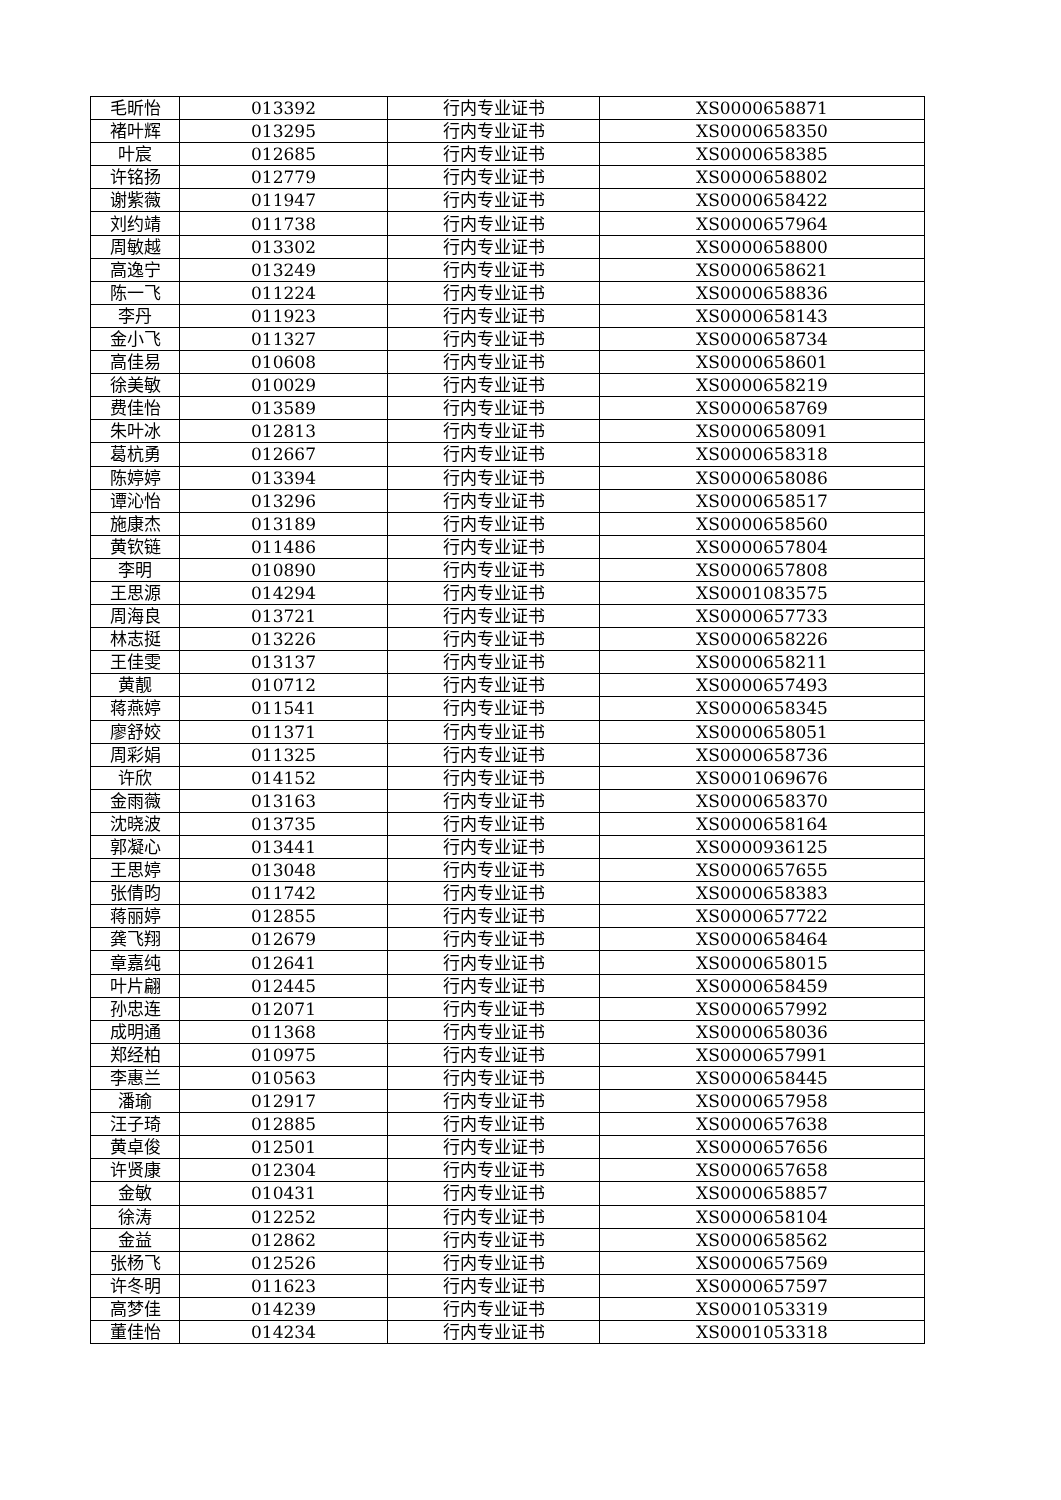| 毛昕怡 | 013392 | 行内专业证书 | XS0000658871 |
| 褚叶辉 | 013295 | 行内专业证书 | XS0000658350 |
| 叶宸 | 012685 | 行内专业证书 | XS0000658385 |
| 许铭扬 | 012779 | 行内专业证书 | XS0000658802 |
| 谢紫薇 | 011947 | 行内专业证书 | XS0000658422 |
| 刘约靖 | 011738 | 行内专业证书 | XS0000657964 |
| 周敏越 | 013302 | 行内专业证书 | XS0000658800 |
| 高逸宁 | 013249 | 行内专业证书 | XS0000658621 |
| 陈一飞 | 011224 | 行内专业证书 | XS0000658836 |
| 李丹 | 011923 | 行内专业证书 | XS0000658143 |
| 金小飞 | 011327 | 行内专业证书 | XS0000658734 |
| 高佳易 | 010608 | 行内专业证书 | XS0000658601 |
| 徐美敏 | 010029 | 行内专业证书 | XS0000658219 |
| 费佳怡 | 013589 | 行内专业证书 | XS0000658769 |
| 朱叶冰 | 012813 | 行内专业证书 | XS0000658091 |
| 葛杭勇 | 012667 | 行内专业证书 | XS0000658318 |
| 陈婷婷 | 013394 | 行内专业证书 | XS0000658086 |
| 谭沁怡 | 013296 | 行内专业证书 | XS0000658517 |
| 施康杰 | 013189 | 行内专业证书 | XS0000658560 |
| 黄钦链 | 011486 | 行内专业证书 | XS0000657804 |
| 李明 | 010890 | 行内专业证书 | XS0000657808 |
| 王思源 | 014294 | 行内专业证书 | XS0001083575 |
| 周海良 | 013721 | 行内专业证书 | XS0000657733 |
| 林志挺 | 013226 | 行内专业证书 | XS0000658226 |
| 王佳雯 | 013137 | 行内专业证书 | XS0000658211 |
| 黄靓 | 010712 | 行内专业证书 | XS0000657493 |
| 蒋燕婷 | 011541 | 行内专业证书 | XS0000658345 |
| 廖舒姣 | 011371 | 行内专业证书 | XS0000658051 |
| 周彩娟 | 011325 | 行内专业证书 | XS0000658736 |
| 许欣 | 014152 | 行内专业证书 | XS0001069676 |
| 金雨薇 | 013163 | 行内专业证书 | XS0000658370 |
| 沈晓波 | 013735 | 行内专业证书 | XS0000658164 |
| 郭凝心 | 013441 | 行内专业证书 | XS0000936125 |
| 王思婷 | 013048 | 行内专业证书 | XS0000657655 |
| 张倩昀 | 011742 | 行内专业证书 | XS0000658383 |
| 蒋丽婷 | 012855 | 行内专业证书 | XS0000657722 |
| 龚飞翔 | 012679 | 行内专业证书 | XS0000658464 |
| 章嘉纯 | 012641 | 行内专业证书 | XS0000658015 |
| 叶片翩 | 012445 | 行内专业证书 | XS0000658459 |
| 孙忠连 | 012071 | 行内专业证书 | XS0000657992 |
| 成明通 | 011368 | 行内专业证书 | XS0000658036 |
| 郑经柏 | 010975 | 行内专业证书 | XS0000657991 |
| 李惠兰 | 010563 | 行内专业证书 | XS0000658445 |
| 潘瑜 | 012917 | 行内专业证书 | XS0000657958 |
| 汪子琦 | 012885 | 行内专业证书 | XS0000657638 |
| 黄卓俊 | 012501 | 行内专业证书 | XS0000657656 |
| 许贤康 | 012304 | 行内专业证书 | XS0000657658 |
| 金敏 | 010431 | 行内专业证书 | XS0000658857 |
| 徐涛 | 012252 | 行内专业证书 | XS0000658104 |
| 金益 | 012862 | 行内专业证书 | XS0000658562 |
| 张杨飞 | 012526 | 行内专业证书 | XS0000657569 |
| 许冬明 | 011623 | 行内专业证书 | XS0000657597 |
| 高梦佳 | 014239 | 行内专业证书 | XS0001053319 |
| 董佳怡 | 014234 | 行内专业证书 | XS0001053318 |